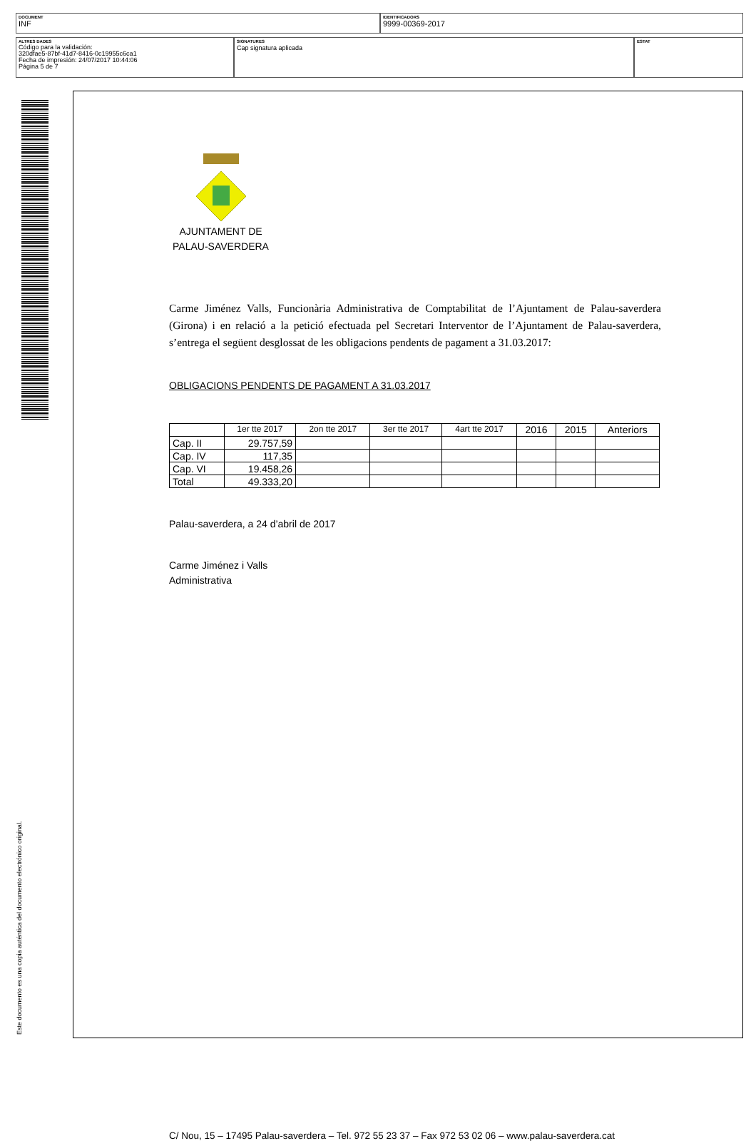DOCUMENT
INF
IDENTIFICADORS
9999-00369-2017
ALTRES DADES
Código para la validación:
320dfae5-87bf-41d7-8416-0c19955c6ca1
Fecha de impresión: 24/07/2017 10:44:06
Página 5 de 7
SIGNATURES
Cap signatura aplicada
ESTAT
Este documento es una copia auténtica del documento electrónico original.
AJUNTAMENT DE PALAU-SAVERDERA
Carme Jiménez Valls, Funcionària Administrativa de Comptabilitat de l’Ajuntament de Palau-saverdera (Girona) i en relació a la petició efectuada pel Secretari Interventor de l’Ajuntament de Palau-saverdera, s’entrega el següent desglossat de les obligacions pendents de pagament a 31.03.2017:
OBLIGACIONS PENDENTS DE PAGAMENT A 31.03.2017
| | 1er tte 2017 | 2on tte 2017 | 3er tte 2017 | 4art tte 2017 | 2016 | 2015 | Anteriors |
| --- | --- | --- | --- | --- | --- | --- | --- |
| Cap. II | 29.757,59 | | | | | | |
| Cap. IV | 117,35 | | | | | | |
| Cap. VI | 19.458,26 | | | | | | |
| Total | 49.333,20 | | | | | | |
Palau-saverdera, a 24 d’abril de 2017
Carme Jiménez i Valls
Administrativa
C/ Nou, 15 – 17495 Palau-saverdera – Tel. 972 55 23 37 – Fax 972 53 02 06 – www.palau-saverdera.cat